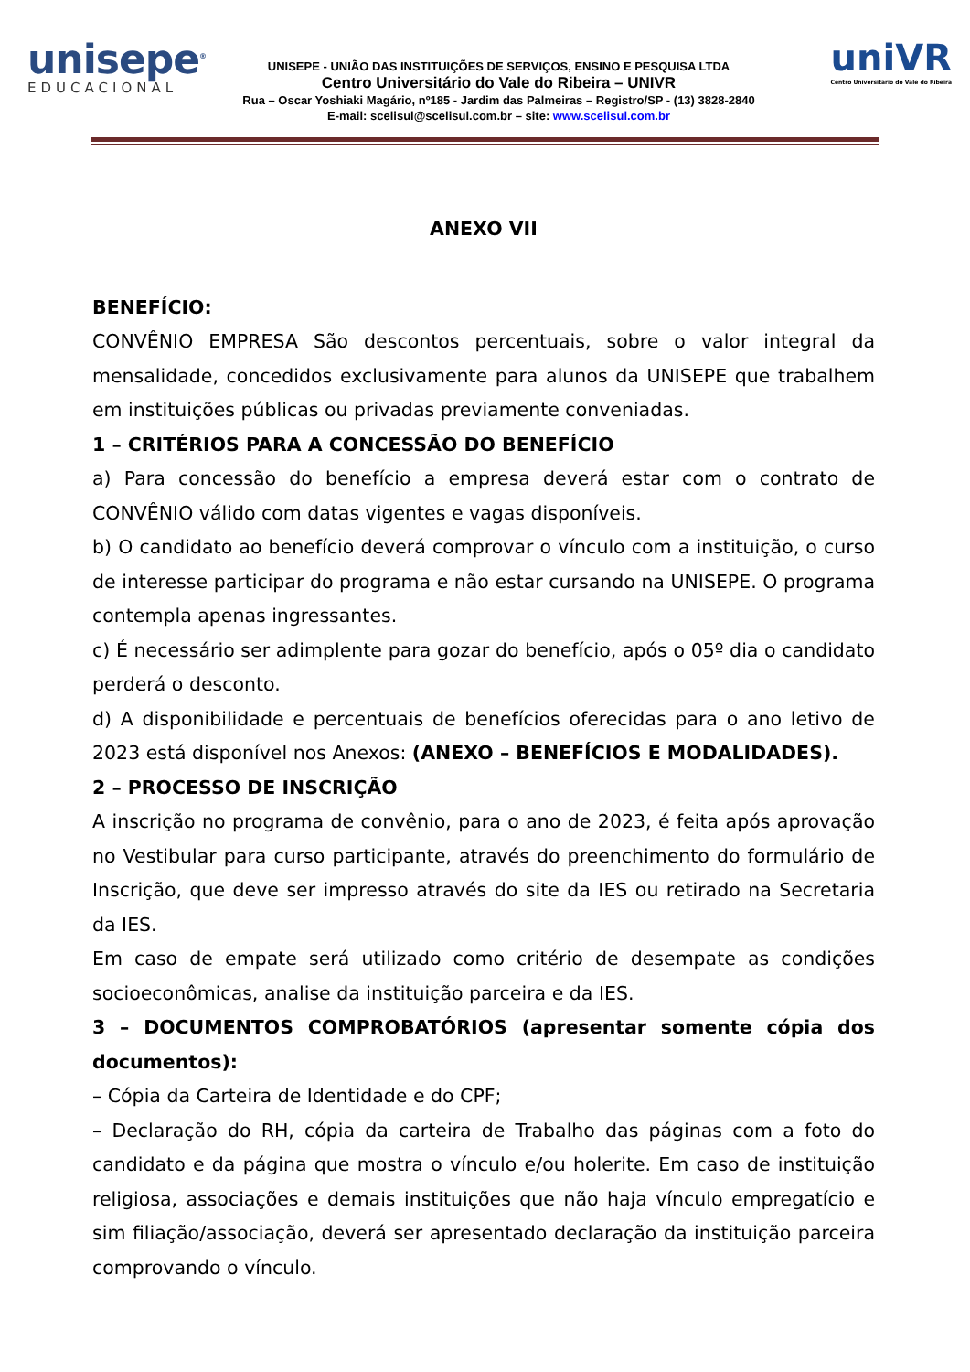unisepe<sup>®</sup>
EDUCACIONAL
UNISEPE - UNIÃO DAS INSTITUIÇÕES DE SERVIÇOS, ENSINO E PESQUISA LTDA
Centro Universitário do Vale do Ribeira – UNIVR
Rua – Oscar Yoshiaki Magário, nº185 - Jardim das Palmeiras – Registro/SP - (13) 3828-2840
E-mail: scelisul@scelisul.com.br – site: www.scelisul.com.br
uniVR
Centro Universitário do Vale do Ribeira
ANEXO VII
BENEFÍCIO:
CONVÊNIO EMPRESA São descontos percentuais, sobre o valor integral da mensalidade, concedidos exclusivamente para alunos da UNISEPE que trabalhem em instituições públicas ou privadas previamente conveniadas.
1 – CRITÉRIOS PARA A CONCESSÃO DO BENEFÍCIO
a) Para concessão do benefício a empresa deverá estar com o contrato de CONVÊNIO válido com datas vigentes e vagas disponíveis.
b) O candidato ao benefício deverá comprovar o vínculo com a instituição, o curso de interesse participar do programa e não estar cursando na UNISEPE. O programa contempla apenas ingressantes.
c) É necessário ser adimplente para gozar do benefício, após o 05º dia o candidato perderá o desconto.
d) A disponibilidade e percentuais de benefícios oferecidas para o ano letivo de 2023 está disponível nos Anexos: (ANEXO – BENEFÍCIOS E MODALIDADES).
2 – PROCESSO DE INSCRIÇÃO
A inscrição no programa de convênio, para o ano de 2023, é feita após aprovação no Vestibular para curso participante, através do preenchimento do formulário de Inscrição, que deve ser impresso através do site da IES ou retirado na Secretaria da IES.
Em caso de empate será utilizado como critério de desempate as condições socioeconômicas, analise da instituição parceira e da IES.
3 – DOCUMENTOS COMPROBATÓRIOS (apresentar somente cópia dos documentos):
– Cópia da Carteira de Identidade e do CPF;
– Declaração do RH, cópia da carteira de Trabalho das páginas com a foto do candidato e da página que mostra o vínculo e/ou holerite. Em caso de instituição religiosa, associações e demais instituições que não haja vínculo empregatício e sim filiação/associação, deverá ser apresentado declaração da instituição parceira comprovando o vínculo.